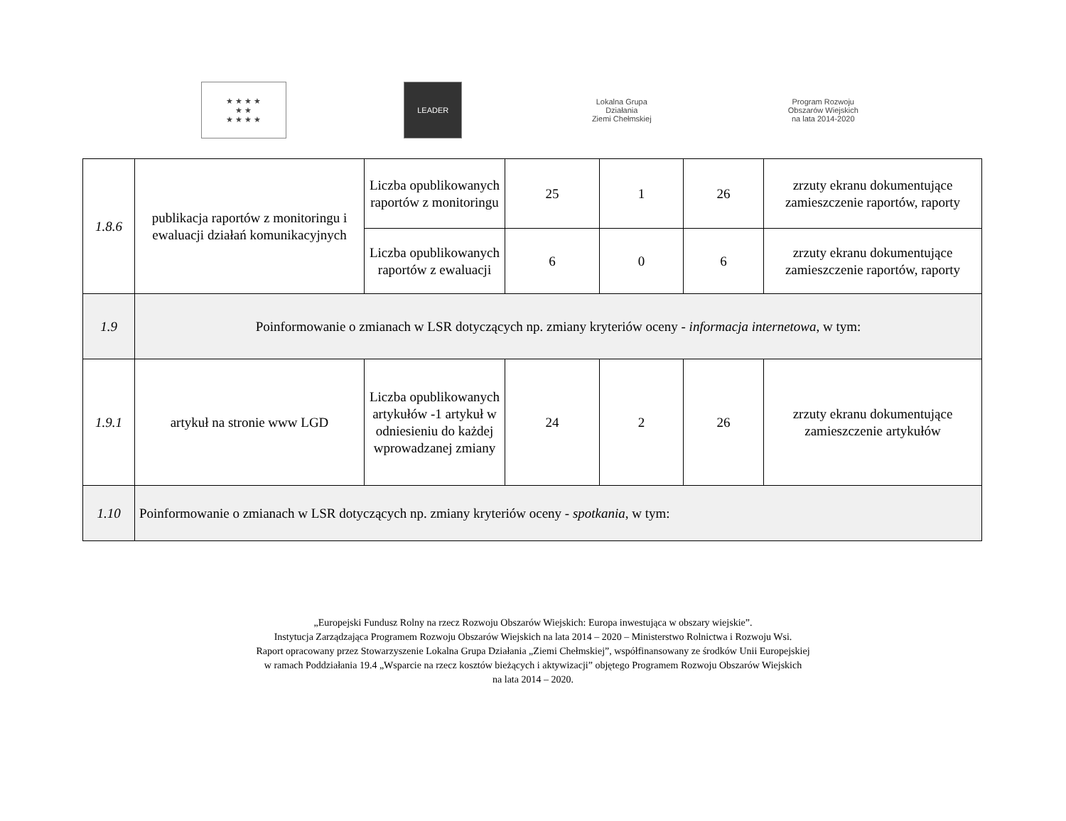★ ★ ★ ★
★ ★
★ ★ ★ ★
LEADER
Lokalna Grupa Działania
Ziemi Chełmskiej
Program Rozwoju Obszarów Wiejskich
na lata 2014-2020
| 1.8.6 | publikacja raportów z monitoringu i ewaluacji działań komunikacyjnych | Liczba opublikowanych raportów z monitoringu | 25 | 1 | 26 | zrzuty ekranu dokumentujące zamieszczenie raportów, raporty |
| | | Liczba opublikowanych raportów z ewaluacji | 6 | 0 | 6 | zrzuty ekranu dokumentujące zamieszczenie raportów, raporty |
| 1.9 | Poinformowanie o zmianach w LSR dotyczących np. zmiany kryteriów oceny - informacja internetowa , w tym: | | | | | |
| 1.9.1 | artykuł na stronie www LGD | Liczba opublikowanych artykułów -1 artykuł w odniesieniu do każdej wprowadzanej zmiany | 24 | 2 | 26 | zrzuty ekranu dokumentujące zamieszczenie artykułów |
| 1.10 | Poinformowanie o zmianach w LSR dotyczących np. zmiany kryteriów oceny - spotkania , w tym: | | | | | |
„Europejski Fundusz Rolny na rzecz Rozwoju Obszarów Wiejskich: Europa inwestująca w obszary wiejskie”.
Instytucja Zarządzająca Programem Rozwoju Obszarów Wiejskich na lata 2014 – 2020 – Ministerstwo Rolnictwa i Rozwoju Wsi.
Raport opracowany przez Stowarzyszenie Lokalna Grupa Działania „Ziemi Chełmskiej”, współfinansowany ze środków Unii Europejskiej
w ramach Poddziałania 19.4 „Wsparcie na rzecz kosztów bieżących i aktywizacji” objętego Programem Rozwoju Obszarów Wiejskich
na lata 2014 – 2020.